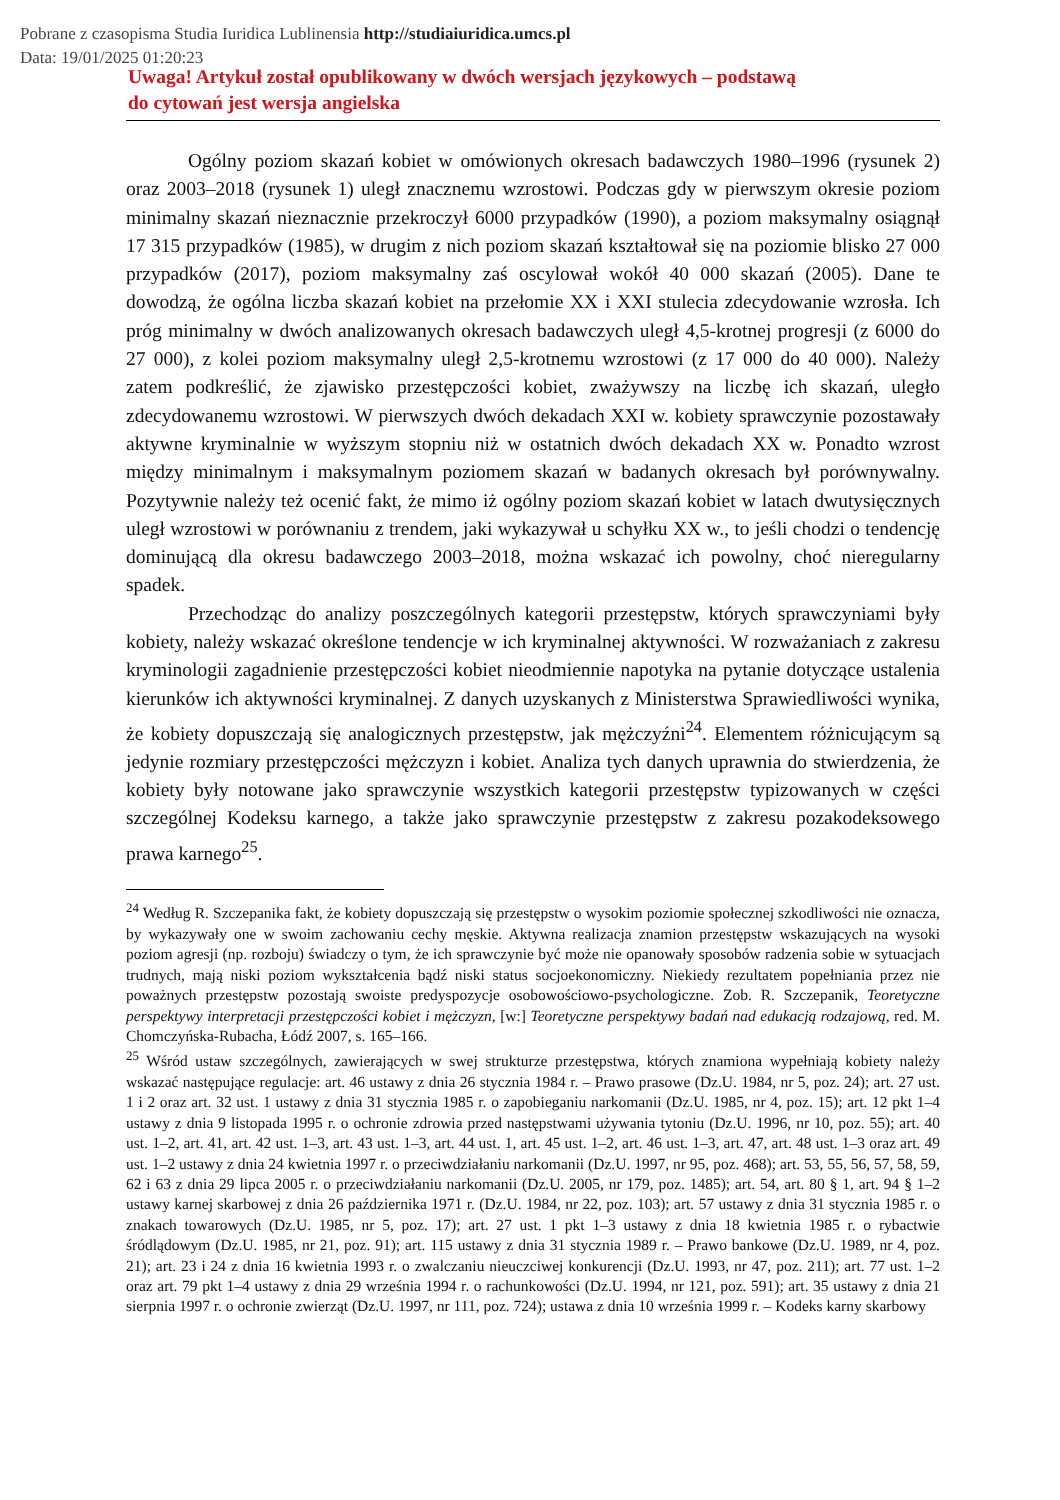Pobrane z czasopisma Studia Iuridica Lublinensia http://studiaiuridica.umcs.pl
Data: 19/01/2025 01:20:23
Uwaga! Artykuł został opublikowany w dwóch wersjach językowych – podstawą
do cytowań jest wersja angielska
Ogólny poziom skazań kobiet w omówionych okresach badawczych 1980–1996 (rysunek 2) oraz 2003–2018 (rysunek 1) uległ znacznemu wzrostowi. Podczas gdy w pierwszym okresie poziom minimalny skazań nieznacznie przekroczył 6000 przypadków (1990), a poziom maksymalny osiągnął 17 315 przypadków (1985), w drugim z nich poziom skazań kształtował się na poziomie blisko 27 000 przypadków (2017), poziom maksymalny zaś oscylował wokół 40 000 skazań (2005). Dane te dowodzą, że ogólna liczba skazań kobiet na przełomie XX i XXI stulecia zdecydowanie wzrosła. Ich próg minimalny w dwóch analizowanych okresach badawczych uległ 4,5-krotnej progresji (z 6000 do 27 000), z kolei poziom maksymalny uległ 2,5-krotnemu wzrostowi (z 17 000 do 40 000). Należy zatem podkreślić, że zjawisko przestępczości kobiet, zważywszy na liczbę ich skazań, uległo zdecydowanemu wzrostowi. W pierwszych dwóch dekadach XXI w. kobiety sprawczynie pozostawały aktywne kryminalnie w wyższym stopniu niż w ostatnich dwóch dekadach XX w. Ponadto wzrost między minimalnym i maksymalnym poziomem skazań w badanych okresach był porównywalny. Pozytywnie należy też ocenić fakt, że mimo iż ogólny poziom skazań kobiet w latach dwutysięcznych uległ wzrostowi w porównaniu z trendem, jaki wykazywał u schyłku XX w., to jeśli chodzi o tendencję dominującą dla okresu badawczego 2003–2018, można wskazać ich powolny, choć nieregularny spadek.
Przechodząc do analizy poszczególnych kategorii przestępstw, których sprawczyniami były kobiety, należy wskazać określone tendencje w ich kryminalnej aktywności. W rozważaniach z zakresu kryminologii zagadnienie przestępczości kobiet nieodmiennie napotyka na pytanie dotyczące ustalenia kierunków ich aktywności kryminalnej. Z danych uzyskanych z Ministerstwa Sprawiedliwości wynika, że kobiety dopuszczają się analogicznych przestępstw, jak mężczyźni<sup>24</sup>. Elementem różnicującym są jedynie rozmiary przestępczości mężczyzn i kobiet. Analiza tych danych uprawnia do stwierdzenia, że kobiety były notowane jako sprawczynie wszystkich kategorii przestępstw typizowanych w części szczególnej Kodeksu karnego, a także jako sprawczynie przestępstw z zakresu pozakodeksowego prawa karnego<sup>25</sup>.
<sup>24</sup> Według R. Szczepanika fakt, że kobiety dopuszczają się przestępstw o wysokim poziomie społecznej szkodliwości nie oznacza, by wykazywały one w swoim zachowaniu cechy męskie. Aktywna realizacja znamion przestępstw wskazujących na wysoki poziom agresji (np. rozboju) świadczy o tym, że ich sprawczynie być może nie opanowały sposobów radzenia sobie w sytuacjach trudnych, mają niski poziom wykształcenia bądź niski status socjoekonomiczny. Niekiedy rezultatem popełniania przez nie poważnych przestępstw pozostają swoiste predyspozycje osobowościowo-psychologiczne. Zob. R. Szczepanik, Teoretyczne perspektywy interpretacji przestępczości kobiet i mężczyzn, [w:] Teoretyczne perspektywy badań nad edukacją rodzajową, red. M. Chomczyńska-Rubacha, Łódź 2007, s. 165–166.
<sup>25</sup> Wśród ustaw szczególnych, zawierających w swej strukturze przestępstwa, których znamiona wypełniają kobiety należy wskazać następujące regulacje: art. 46 ustawy z dnia 26 stycznia 1984 r. – Prawo prasowe (Dz.U. 1984, nr 5, poz. 24); art. 27 ust. 1 i 2 oraz art. 32 ust. 1 ustawy z dnia 31 stycznia 1985 r. o zapobieganiu narkomanii (Dz.U. 1985, nr 4, poz. 15); art. 12 pkt 1–4 ustawy z dnia 9 listopada 1995 r. o ochronie zdrowia przed następstwami używania tytoniu (Dz.U. 1996, nr 10, poz. 55); art. 40 ust. 1–2, art. 41, art. 42 ust. 1–3, art. 43 ust. 1–3, art. 44 ust. 1, art. 45 ust. 1–2, art. 46 ust. 1–3, art. 47, art. 48 ust. 1–3 oraz art. 49 ust. 1–2 ustawy z dnia 24 kwietnia 1997 r. o przeciwdziałaniu narkomanii (Dz.U. 1997, nr 95, poz. 468); art. 53, 55, 56, 57, 58, 59, 62 i 63 z dnia 29 lipca 2005 r. o przeciwdziałaniu narkomanii (Dz.U. 2005, nr 179, poz. 1485); art. 54, art. 80 § 1, art. 94 § 1–2 ustawy karnej skarbowej z dnia 26 października 1971 r. (Dz.U. 1984, nr 22, poz. 103); art. 57 ustawy z dnia 31 stycznia 1985 r. o znakach towarowych (Dz.U. 1985, nr 5, poz. 17); art. 27 ust. 1 pkt 1–3 ustawy z dnia 18 kwietnia 1985 r. o rybactwie śródlądowym (Dz.U. 1985, nr 21, poz. 91); art. 115 ustawy z dnia 31 stycznia 1989 r. – Prawo bankowe (Dz.U. 1989, nr 4, poz. 21); art. 23 i 24 z dnia 16 kwietnia 1993 r. o zwalczaniu nieuczciwej konkurencji (Dz.U. 1993, nr 47, poz. 211); art. 77 ust. 1–2 oraz art. 79 pkt 1–4 ustawy z dnia 29 września 1994 r. o rachunkowości (Dz.U. 1994, nr 121, poz. 591); art. 35 ustawy z dnia 21 sierpnia 1997 r. o ochronie zwierząt (Dz.U. 1997, nr 111, poz. 724); ustawa z dnia 10 września 1999 r. – Kodeks karny skarbowy